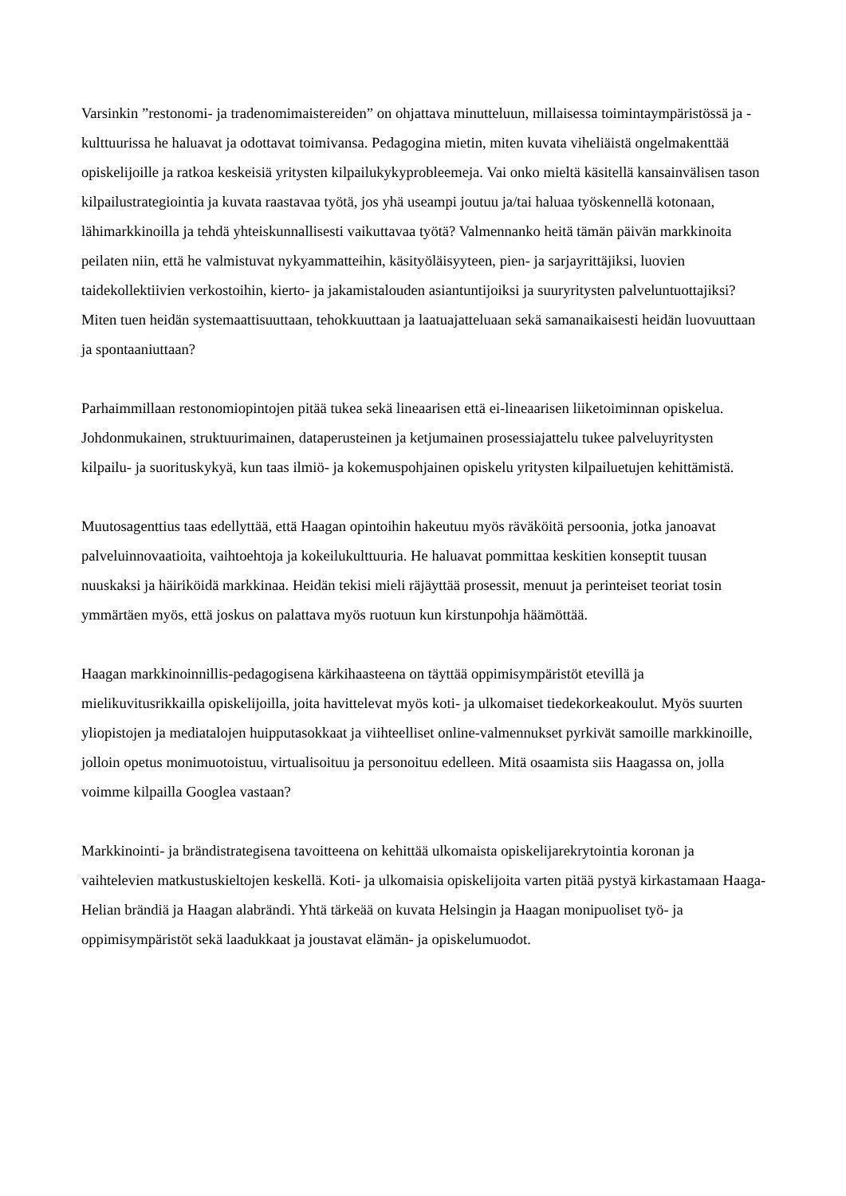Varsinkin ”restonomi- ja tradenomimaistereiden” on ohjattava minutteluun, millaisessa toimintaympäristössä ja -kulttuurissa he haluavat ja odottavat toimivansa. Pedagogina mietin, miten kuvata viheliäistä ongelmakenttää opiskelijoille ja ratkoa keskeisiä yritysten kilpailukykyprobleemeja. Vai onko mieltä käsitellä kansainvälisen tason kilpailustrategiointia ja kuvata raastavaa työtä, jos yhä useampi joutuu ja/tai haluaa työskennellä kotonaan, lähimarkkinoilla ja tehdä yhteiskunnallisesti vaikuttavaa työtä? Valmennanko heitä tämän päivän markkinoita peilaten niin, että he valmistuvat nykyammatteihin, käsityöläisyyteen, pien- ja sarjayrittäjiksi, luovien taidekollektiivien verkostoihin, kierto- ja jakamistalouden asiantuntijoiksi ja suuryritysten palveluntuottajiksi? Miten tuen heidän systemaattisuuttaan, tehokkuuttaan ja laatuajatteluaan sekä samanaikaisesti heidän luovuuttaan ja spontaaniuttaan?
Parhaimmillaan restonomiopintojen pitää tukea sekä lineaarisen että ei-lineaarisen liiketoiminnan opiskelua. Johdonmukainen, struktuurimainen, dataperusteinen ja ketjumainen prosessiajattelu tukee palveluyritysten kilpailu- ja suorituskykyä, kun taas ilmiö- ja kokemuspohjainen opiskelu yritysten kilpailuetujen kehittämistä.
Muutosagenttius taas edellyttää, että Haagan opintoihin hakeutuu myös räväköitä persoonia, jotka janoavat palveluinnovaatioita, vaihtoehtoja ja kokeilukulttuuria. He haluavat pommittaa keskitien konseptit tuusan nuuskaksi ja häiriköidä markkinaa. Heidän tekisi mieli räjäyttää prosessit, menuut ja perinteiset teoriat tosin ymmärtäen myös, että joskus on palattava myös ruotuun kun kirstunpohja häämöttää.
Haagan markkinoinnillis-pedagogisena kärkihaasteena on täyttää oppimisympäristöt etevillä ja mielikuvitusrikkailla opiskelijoilla, joita havittelevat myös koti- ja ulkomaiset tiedekorkeakoulut. Myös suurten yliopistojen ja mediatalojen huipputasokkaat ja viihteelliset online-valmennukset pyrkivät samoille markkinoille, jolloin opetus monimuotoistuu, virtualisoituu ja personoituu edelleen. Mitä osaamista siis Haagassa on, jolla voimme kilpailla Googlea vastaan?
Markkinointi- ja brändistrategisena tavoitteena on kehittää ulkomaista opiskelijarekrytointia koronan ja vaihtelevien matkustuskieltojen keskellä. Koti- ja ulkomaisia opiskelijoita varten pitää pystyä kirkastamaan Haaga-Helian brändiä ja Haagan alabrändi. Yhtä tärkeää on kuvata Helsingin ja Haagan monipuoliset työ- ja oppimisympäristöt sekä laadukkaat ja joustavat elämän- ja opiskelumuodot.